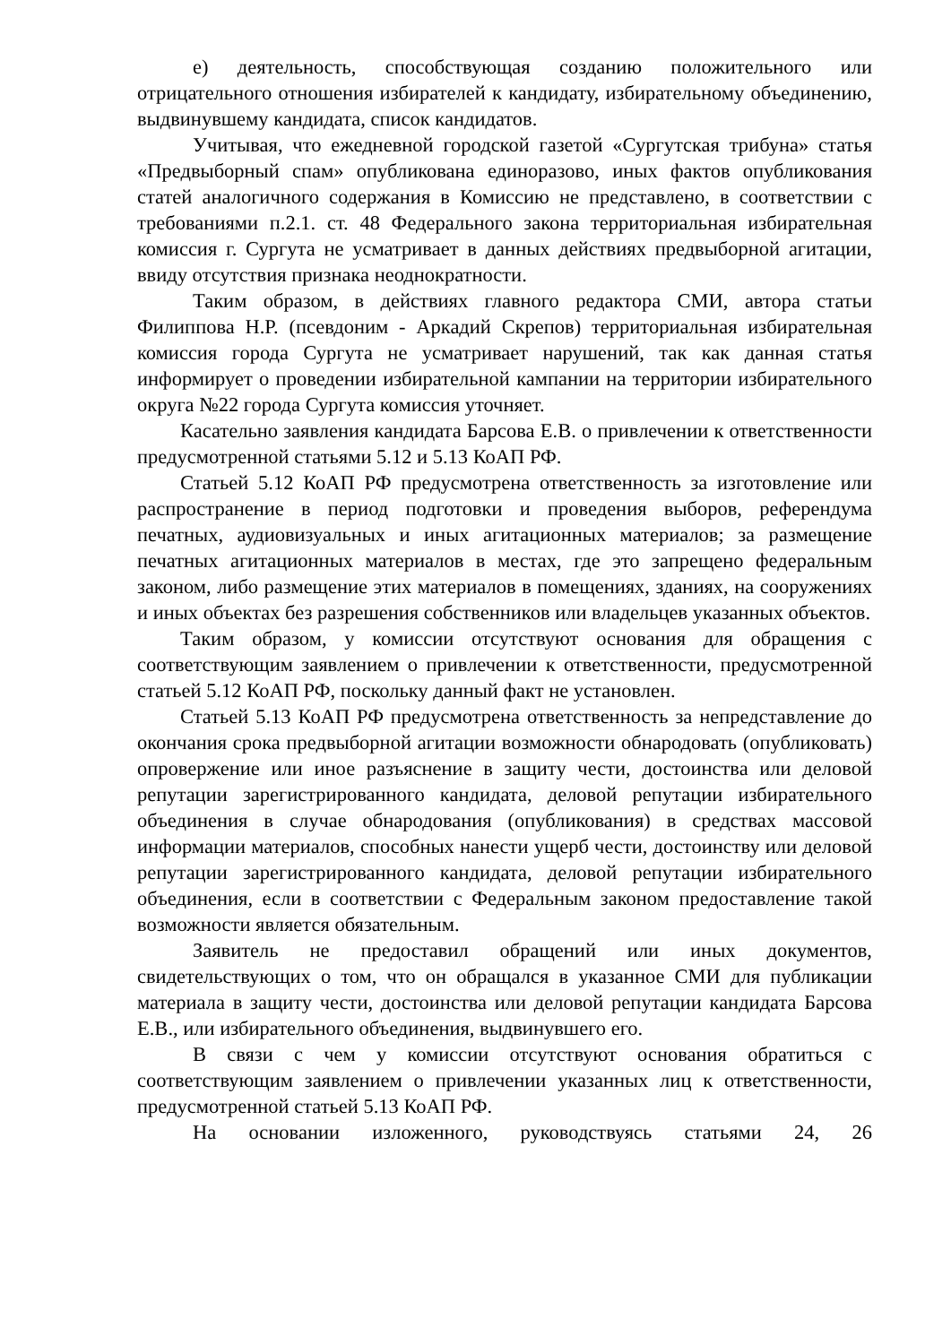е) деятельность, способствующая созданию положительного или отрицательного отношения избирателей к кандидату, избирательному объединению, выдвинувшему кандидата, список кандидатов.
Учитывая, что ежедневной городской газетой «Сургутская трибуна» статья «Предвыборный спам» опубликована единоразово, иных фактов опубликования статей аналогичного содержания в Комиссию не представлено, в соответствии с требованиями п.2.1. ст. 48 Федерального закона территориальная избирательная комиссия г. Сургута не усматривает в данных действиях предвыборной агитации, ввиду отсутствия признака неоднократности.
Таким образом, в действиях главного редактора СМИ, автора статьи Филиппова Н.Р. (псевдоним - Аркадий Скрепов) территориальная избирательная комиссия города Сургута не усматривает нарушений, так как данная статья информирует о проведении избирательной кампании на территории избирательного округа №22 города Сургута комиссия уточняет.
Касательно заявления кандидата Барсова Е.В. о привлечении к ответственности предусмотренной статьями 5.12 и 5.13 КоАП РФ.
Статьей 5.12 КоАП РФ предусмотрена ответственность за изготовление или распространение в период подготовки и проведения выборов, референдума печатных, аудиовизуальных и иных агитационных материалов; за размещение печатных агитационных материалов в местах, где это запрещено федеральным законом, либо размещение этих материалов в помещениях, зданиях, на сооружениях и иных объектах без разрешения собственников или владельцев указанных объектов.
Таким образом, у комиссии отсутствуют основания для обращения с соответствующим заявлением о привлечении к ответственности, предусмотренной статьей 5.12 КоАП РФ, поскольку данный факт не установлен.
Статьей 5.13 КоАП РФ предусмотрена ответственность за непредставление до окончания срока предвыборной агитации возможности обнародовать (опубликовать) опровержение или иное разъяснение в защиту чести, достоинства или деловой репутации зарегистрированного кандидата, деловой репутации избирательного объединения в случае обнародования (опубликования) в средствах массовой информации материалов, способных нанести ущерб чести, достоинству или деловой репутации зарегистрированного кандидата, деловой репутации избирательного объединения, если в соответствии с Федеральным законом предоставление такой возможности является обязательным.
Заявитель не предоставил обращений или иных документов, свидетельствующих о том, что он обращался в указанное СМИ для публикации материала в защиту чести, достоинства или деловой репутации кандидата Барсова Е.В., или избирательного объединения, выдвинувшего его.
В связи с чем у комиссии отсутствуют основания обратиться с соответствующим заявлением о привлечении указанных лиц к ответственности, предусмотренной статьей 5.13 КоАП РФ.
На основании изложенного, руководствуясь статьями 24, 26